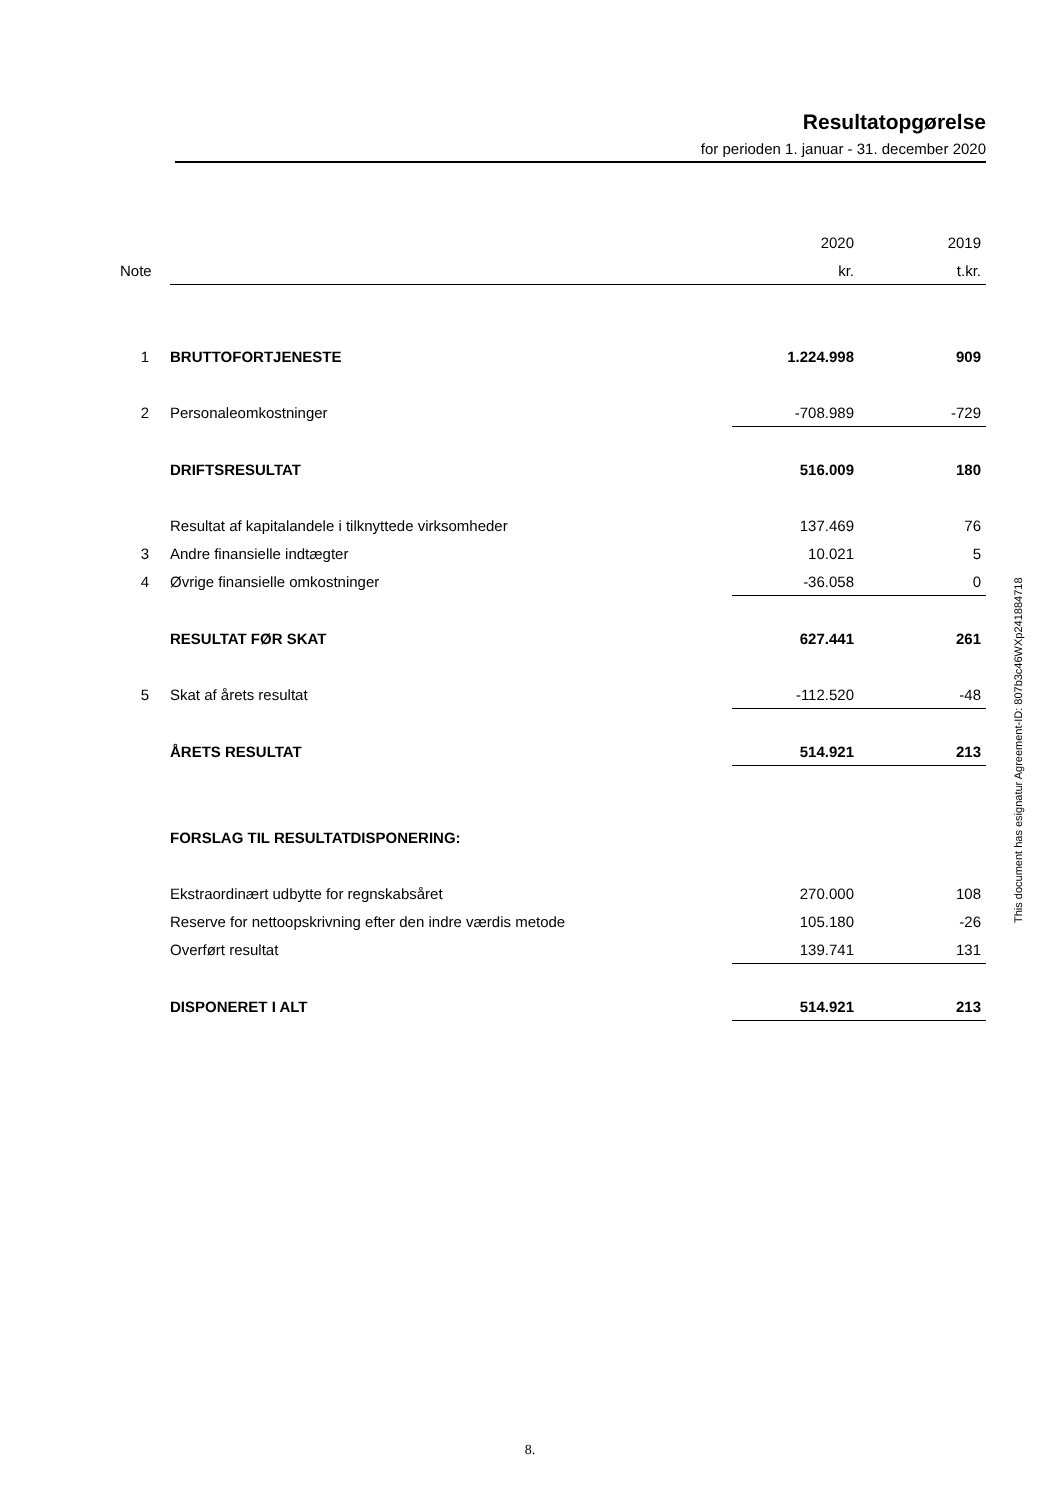Resultatopgørelse
for perioden 1. januar - 31. december 2020
| | | 2020 | 2019 |
| --- | --- | --- | --- |
| Note | | kr. | t.kr. |
| 1 | BRUTTOFORTJENESTE | 1.224.998 | 909 |
| 2 | Personaleomkostninger | -708.989 | -729 |
| | DRIFTSRESULTAT | 516.009 | 180 |
| | Resultat af kapitalandele i tilknyttede virksomheder | 137.469 | 76 |
| 3 | Andre finansielle indtægter | 10.021 | 5 |
| 4 | Øvrige finansielle omkostninger | -36.058 | 0 |
| | RESULTAT FØR SKAT | 627.441 | 261 |
| 5 | Skat af årets resultat | -112.520 | -48 |
| | ÅRETS RESULTAT | 514.921 | 213 |
| | FORSLAG TIL RESULTATDISPONERING: | | |
| | Ekstraordinært udbytte for regnskabsåret | 270.000 | 108 |
| | Reserve for nettoopskrivning efter den indre værdis metode | 105.180 | -26 |
| | Overført resultat | 139.741 | 131 |
| | DISPONERET I ALT | 514.921 | 213 |
This document has esignatur Agreement-ID: 807b3c46WXp241884718
8.